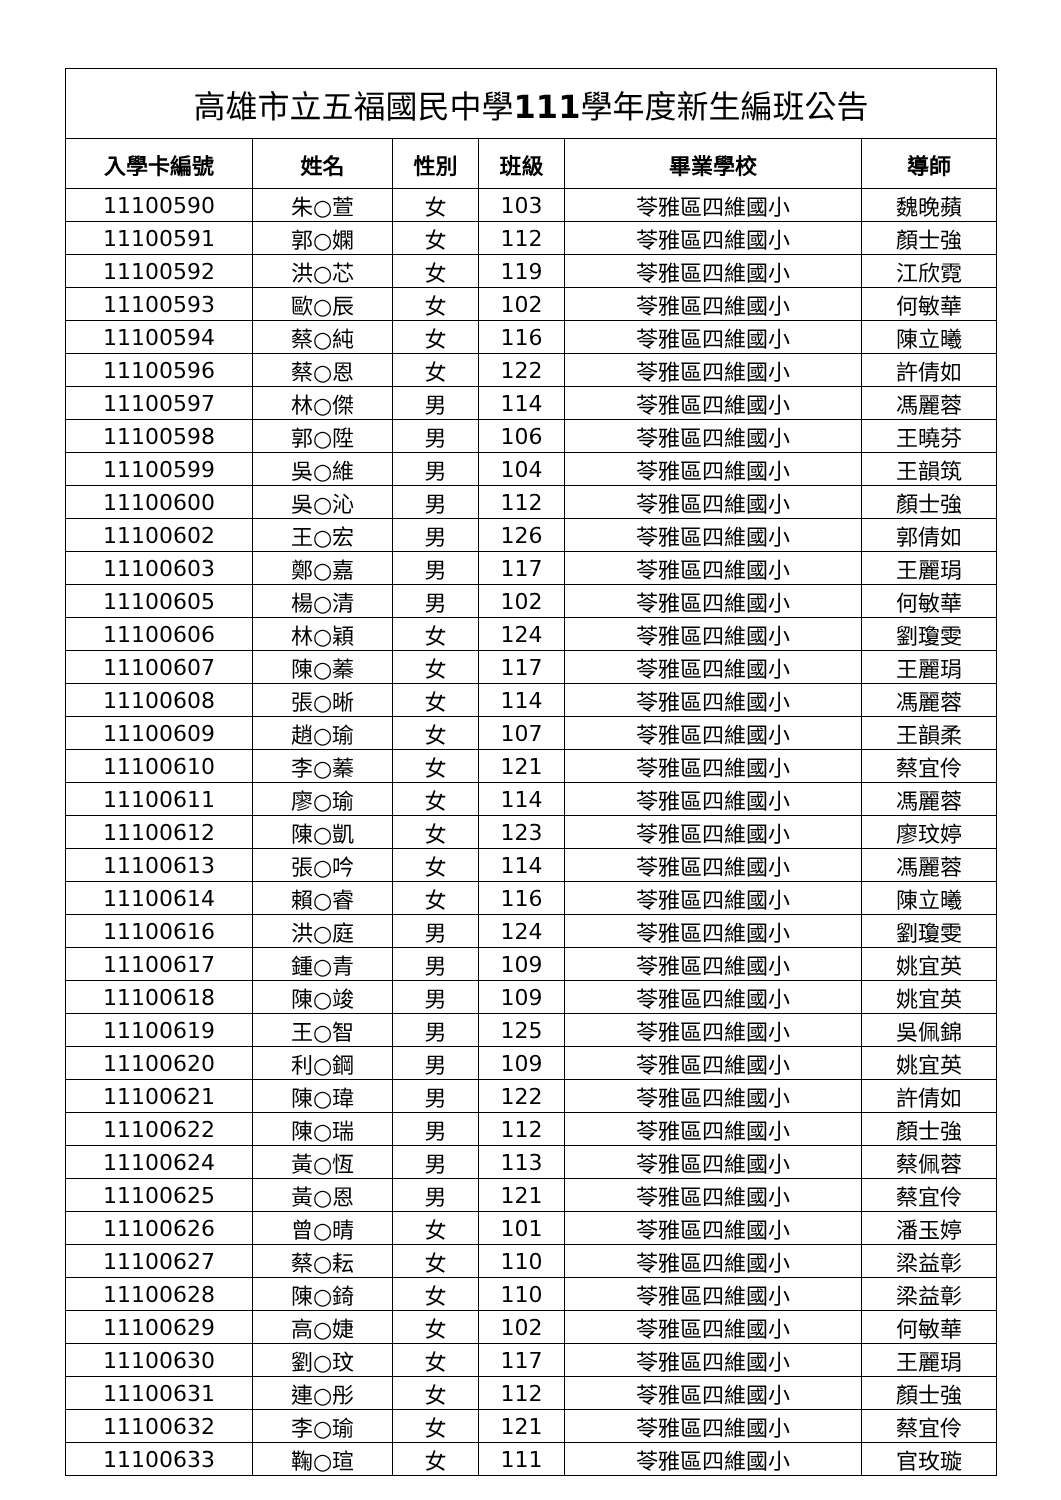| 高雄市立五福國民中學 111 學年度新生編班公告 | | | | | |
| 入學卡編號 | 姓名 | 性別 | 班級 | 畢業學校 | 導師 |
| 11100590 | 朱○萱 | 女 | 103 | 苓雅區四維國小 | 魏晚蘋 |
| 11100591 | 郭○嫻 | 女 | 112 | 苓雅區四維國小 | 顏士強 |
| 11100592 | 洪○芯 | 女 | 119 | 苓雅區四維國小 | 江欣霓 |
| 11100593 | 歐○辰 | 女 | 102 | 苓雅區四維國小 | 何敏華 |
| 11100594 | 蔡○純 | 女 | 116 | 苓雅區四維國小 | 陳立曦 |
| 11100596 | 蔡○恩 | 女 | 122 | 苓雅區四維國小 | 許倩如 |
| 11100597 | 林○傑 | 男 | 114 | 苓雅區四維國小 | 馮麗蓉 |
| 11100598 | 郭○陞 | 男 | 106 | 苓雅區四維國小 | 王曉芬 |
| 11100599 | 吳○維 | 男 | 104 | 苓雅區四維國小 | 王韻筑 |
| 11100600 | 吳○沁 | 男 | 112 | 苓雅區四維國小 | 顏士強 |
| 11100602 | 王○宏 | 男 | 126 | 苓雅區四維國小 | 郭倩如 |
| 11100603 | 鄭○嘉 | 男 | 117 | 苓雅區四維國小 | 王麗琄 |
| 11100605 | 楊○清 | 男 | 102 | 苓雅區四維國小 | 何敏華 |
| 11100606 | 林○穎 | 女 | 124 | 苓雅區四維國小 | 劉瓊雯 |
| 11100607 | 陳○蓁 | 女 | 117 | 苓雅區四維國小 | 王麗琄 |
| 11100608 | 張○晰 | 女 | 114 | 苓雅區四維國小 | 馮麗蓉 |
| 11100609 | 趙○瑜 | 女 | 107 | 苓雅區四維國小 | 王韻柔 |
| 11100610 | 李○蓁 | 女 | 121 | 苓雅區四維國小 | 蔡宜伶 |
| 11100611 | 廖○瑜 | 女 | 114 | 苓雅區四維國小 | 馮麗蓉 |
| 11100612 | 陳○凱 | 女 | 123 | 苓雅區四維國小 | 廖玟婷 |
| 11100613 | 張○吟 | 女 | 114 | 苓雅區四維國小 | 馮麗蓉 |
| 11100614 | 賴○睿 | 女 | 116 | 苓雅區四維國小 | 陳立曦 |
| 11100616 | 洪○庭 | 男 | 124 | 苓雅區四維國小 | 劉瓊雯 |
| 11100617 | 鍾○青 | 男 | 109 | 苓雅區四維國小 | 姚宜英 |
| 11100618 | 陳○竣 | 男 | 109 | 苓雅區四維國小 | 姚宜英 |
| 11100619 | 王○智 | 男 | 125 | 苓雅區四維國小 | 吳佩錦 |
| 11100620 | 利○鋼 | 男 | 109 | 苓雅區四維國小 | 姚宜英 |
| 11100621 | 陳○瑋 | 男 | 122 | 苓雅區四維國小 | 許倩如 |
| 11100622 | 陳○瑞 | 男 | 112 | 苓雅區四維國小 | 顏士強 |
| 11100624 | 黃○恆 | 男 | 113 | 苓雅區四維國小 | 蔡佩蓉 |
| 11100625 | 黃○恩 | 男 | 121 | 苓雅區四維國小 | 蔡宜伶 |
| 11100626 | 曾○晴 | 女 | 101 | 苓雅區四維國小 | 潘玉婷 |
| 11100627 | 蔡○耘 | 女 | 110 | 苓雅區四維國小 | 梁益彰 |
| 11100628 | 陳○錡 | 女 | 110 | 苓雅區四維國小 | 梁益彰 |
| 11100629 | 高○婕 | 女 | 102 | 苓雅區四維國小 | 何敏華 |
| 11100630 | 劉○玟 | 女 | 117 | 苓雅區四維國小 | 王麗琄 |
| 11100631 | 連○彤 | 女 | 112 | 苓雅區四維國小 | 顏士強 |
| 11100632 | 李○瑜 | 女 | 121 | 苓雅區四維國小 | 蔡宜伶 |
| 11100633 | 鞠○瑄 | 女 | 111 | 苓雅區四維國小 | 官玫璇 |